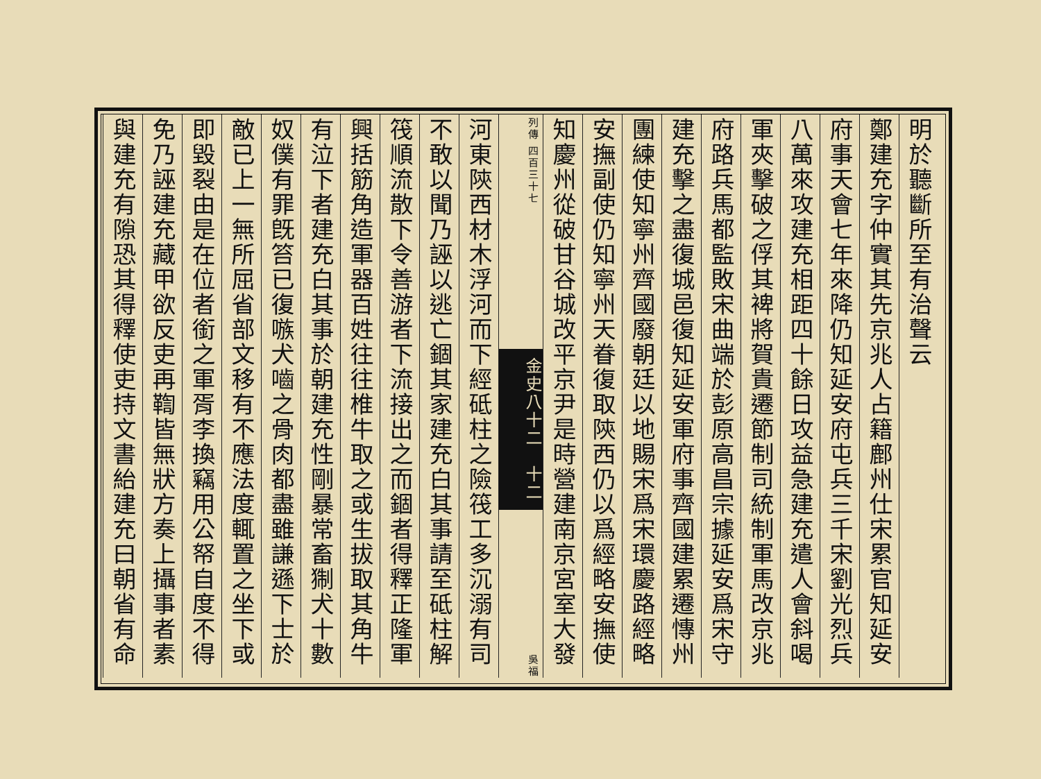明於聽斷所至有治聲云
鄭建充字仲實其先京兆人占籍鄜州仕宋累官知延安
府事天會七年來降仍知延安府屯兵三千宋劉光烈兵
八萬來攻建充相距四十餘日攻益急建充遣人會斜喝
軍夾擊破之俘其裨將賀貴遷節制司統制軍馬改京兆
府路兵馬都監敗宋曲端於彭原高昌宗據延安爲宋守
建充擊之盡復城邑復知延安軍府事齊國建累遷慱州
團練使知寧州齊國廢朝廷以地賜宋爲宋環慶路經略
安撫副使仍知寧州天眷復取陝西仍以爲經略安撫使
知慶州從破甘谷城改平京尹是時營建南京宮室大發
列傳 四百三十七 金史八十二　十二 吳福
河東陝西材木浮河而下經砥柱之險筏工多沉溺有司
不敢以聞乃誣以逃亡錮其家建充白其事請至砥柱解
筏順流散下令善游者下流接出之而錮者得釋正隆軍
興括筋角造軍器百姓往往椎牛取之或生拔取其角牛
有泣下者建充白其事於朝建充性剛暴常畜猘犬十數
奴僕有罪旣笞已復嗾犬嚙之骨肉都盡雖謙遜下士於
敵已上一無所屈省部文移有不應法度輒置之坐下或
即毀裂由是在位者銜之軍胥李換竊用公帑自度不得
免乃誣建充藏甲欲反吏再鞫皆無狀方奏上攝事者素
與建充有隙恐其得釋使吏持文書紿建充曰朝省有命